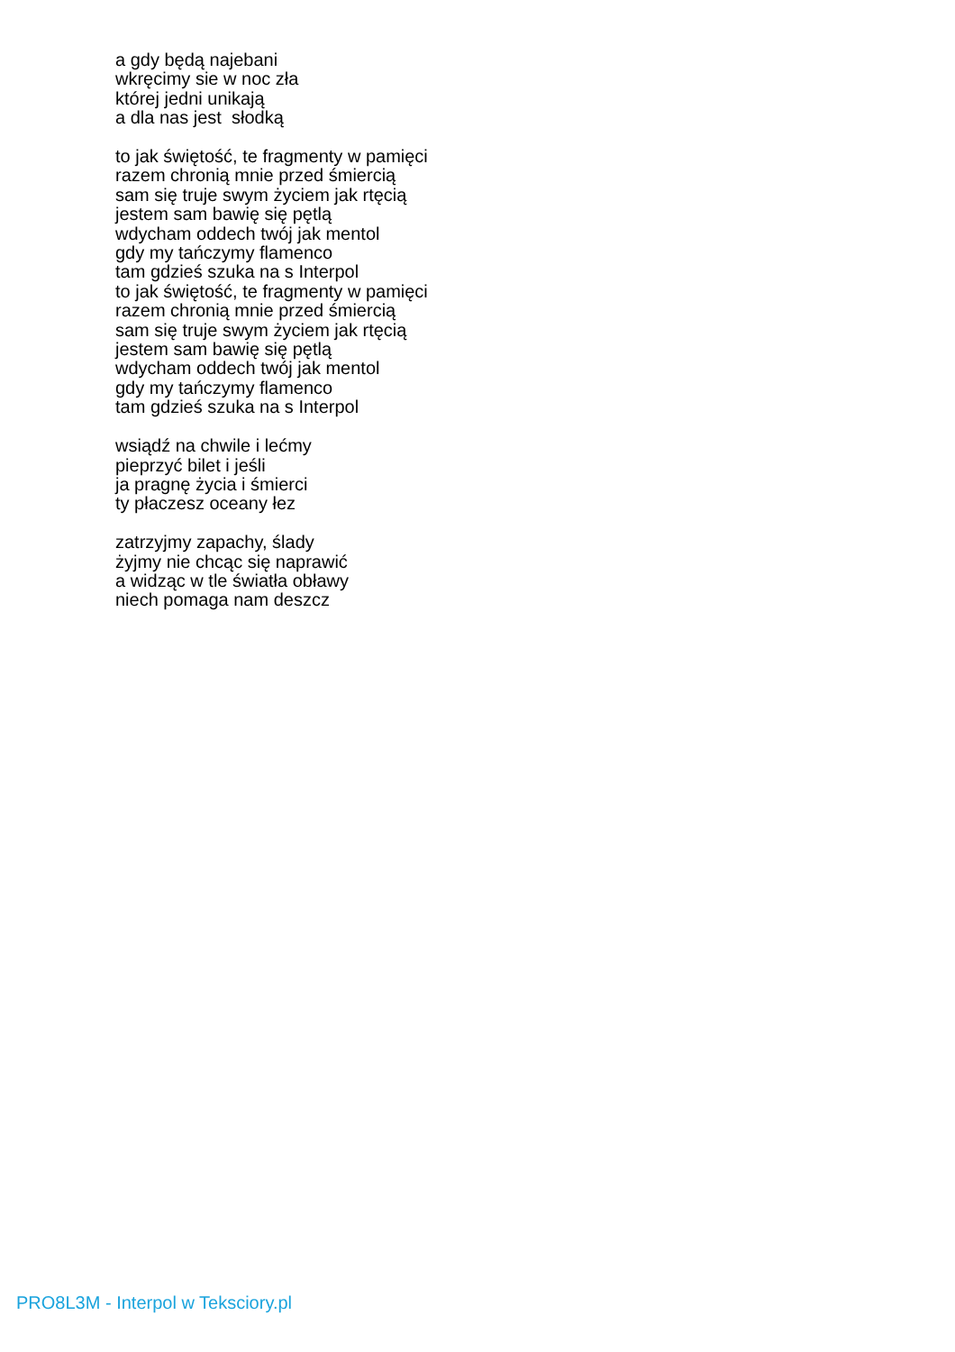a gdy będą najebani
wkręcimy sie w noc zła
której jedni unikają
a dla nas jest słodką
to jak świętość, te fragmenty w pamięci
razem chronią mnie przed śmiercią
sam się truje swym życiem jak rtęcią
jestem sam bawię się pętlą
wdycham oddech twój jak mentol
gdy my tańczymy flamenco
tam gdzieś szuka na s Interpol
to jak świętość, te fragmenty w pamięci
razem chronią mnie przed śmiercią
sam się truje swym życiem jak rtęcią
jestem sam bawię się pętlą
wdycham oddech twój jak mentol
gdy my tańczymy flamenco
tam gdzieś szuka na s Interpol
wsiądź na chwile i lećmy
pieprzyć bilet i jeśli
ja pragnę życia i śmierci
ty płaczesz oceany łez
zatrzyjmy zapachy, ślady
żyjmy nie chcąc się naprawić
a widząc w tle światła obławy
niech pomaga nam deszcz
PRO8L3M - Interpol w Teksciory.pl